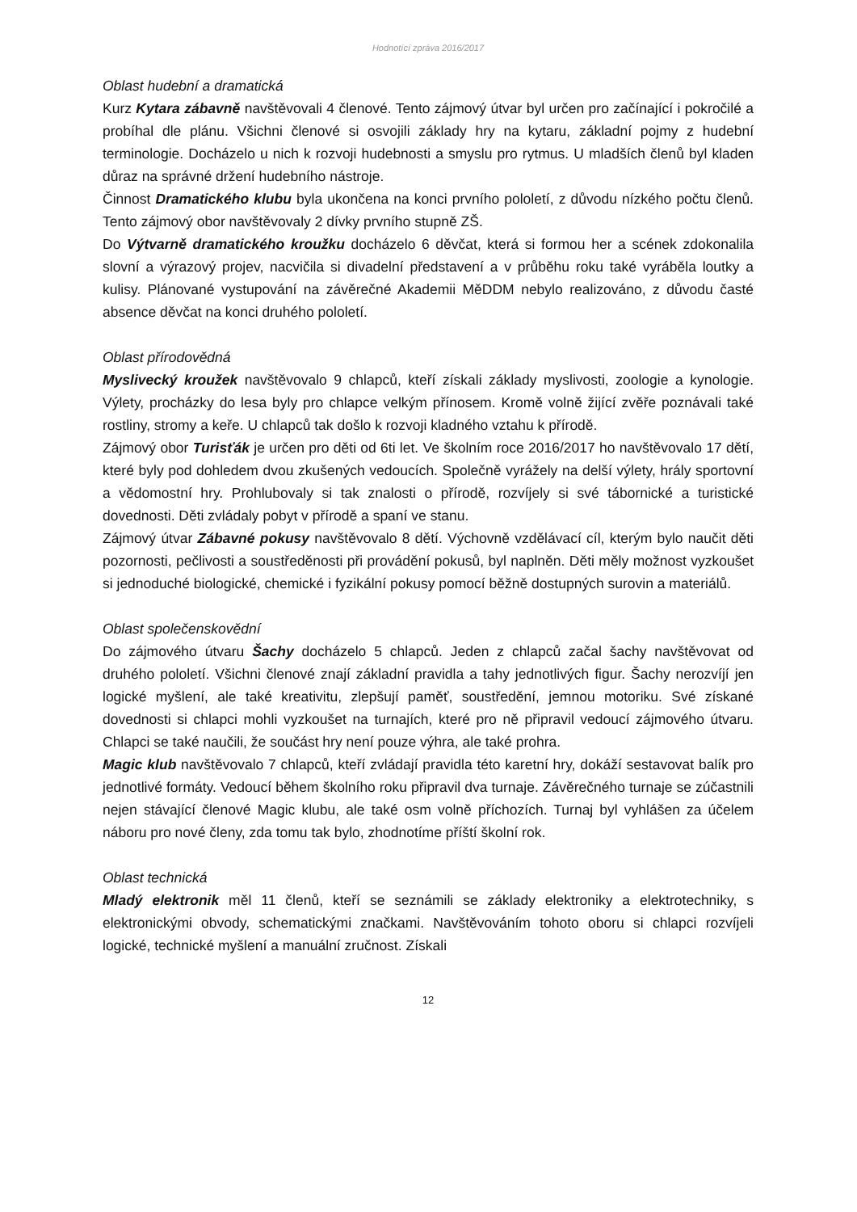Hodnotící zpráva 2016/2017
Oblast hudební a dramatická
Kurz Kytara zábavně navštěvovali 4 členové. Tento zájmový útvar byl určen pro začínající i pokročilé a probíhal dle plánu. Všichni členové si osvojili základy hry na kytaru, základní pojmy z hudební terminologie. Docházelo u nich k rozvoji hudebnosti a smyslu pro rytmus. U mladších členů byl kladen důraz na správné držení hudebního nástroje.
Činnost Dramatického klubu byla ukončena na konci prvního pololetí, z důvodu nízkého počtu členů. Tento zájmový obor navštěvovaly 2 dívky prvního stupně ZŠ.
Do Výtvarně dramatického kroužku docházelo 6 děvčat, která si formou her a scének zdokonalila slovní a výrazový projev, nacvičila si divadelní představení a v průběhu roku také vyráběla loutky a kulisy. Plánované vystupování na závěrečné Akademii MěDDM nebylo realizováno, z důvodu časté absence děvčat na konci druhého pololetí.
Oblast přírodovědná
Myslivecký kroužek navštěvovalo 9 chlapců, kteří získali základy myslivosti, zoologie a kynologie. Výlety, procházky do lesa byly pro chlapce velkým přínosem. Kromě volně žijící zvěře poznávali také rostliny, stromy a keře. U chlapců tak došlo k rozvoji kladného vztahu k přírodě.
Zájmový obor Turisťák je určen pro děti od 6ti let. Ve školním roce 2016/2017 ho navštěvovalo 17 dětí, které byly pod dohledem dvou zkušených vedoucích. Společně vyrážely na delší výlety, hrály sportovní a vědomostní hry. Prohlubovaly si tak znalosti o přírodě, rozvíjely si své tábornické a turistické dovednosti. Děti zvládaly pobyt v přírodě a spaní ve stanu.
Zájmový útvar Zábavné pokusy navštěvovalo 8 dětí. Výchovně vzdělávací cíl, kterým bylo naučit děti pozornosti, pečlivosti a soustředěnosti při provádění pokusů, byl naplněn. Děti měly možnost vyzkoušet si jednoduché biologické, chemické i fyzikální pokusy pomocí běžně dostupných surovin a materiálů.
Oblast společenskovědní
Do zájmového útvaru Šachy docházelo 5 chlapců. Jeden z chlapců začal šachy navštěvovat od druhého pololetí. Všichni členové znají základní pravidla a tahy jednotlivých figur. Šachy nerozvíjí jen logické myšlení, ale také kreativitu, zlepšují paměť, soustředění, jemnou motoriku. Své získané dovednosti si chlapci mohli vyzkoušet na turnajích, které pro ně připravil vedoucí zájmového útvaru. Chlapci se také naučili, že součást hry není pouze výhra, ale také prohra.
Magic klub navštěvovalo 7 chlapců, kteří zvládají pravidla této karetní hry, dokáží sestavovat balík pro jednotlivé formáty. Vedoucí během školního roku připravil dva turnaje. Závěrečného turnaje se zúčastnili nejen stávající členové Magic klubu, ale také osm volně příchozích. Turnaj byl vyhlášen za účelem náboru pro nové členy, zda tomu tak bylo, zhodnotíme příští školní rok.
Oblast technická
Mladý elektronik měl 11 členů, kteří se seznámili se základy elektroniky a elektrotechniky, s elektronickými obvody, schematickými značkami. Navštěvováním tohoto oboru si chlapci rozvíjeli logické, technické myšlení a manuální zručnost. Získali
12